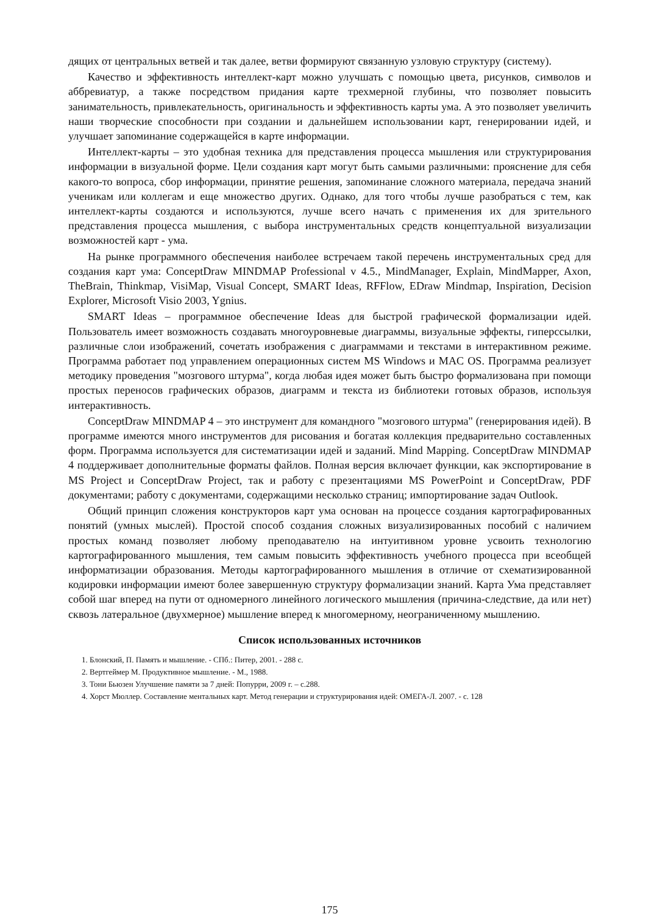дящих от центральных ветвей и так далее, ветви формируют связанную узловую структуру (систему).
Качество и эффективность интеллект-карт можно улучшать с помощью цвета, рисунков, символов и аббревиатур, а также посредством придания карте трехмерной глубины, что позволяет повысить занимательность, привлекательность, оригинальность и эффективность карты ума. А это позволяет увеличить наши творческие способности при создании и дальнейшем использовании карт, генерировании идей, и улучшает запоминание содержащейся в карте информации.
Интеллект-карты – это удобная техника для представления процесса мышления или структурирования информации в визуальной форме. Цели создания карт могут быть самыми различными: прояснение для себя какого-то вопроса, сбор информации, принятие решения, запоминание сложного материала, передача знаний ученикам или коллегам и еще множество других. Однако, для того чтобы лучше разобраться с тем, как интеллект-карты создаются и используются, лучше всего начать с применения их для зрительного представления процесса мышления, с выбора инструментальных средств концептуальной визуализации возможностей карт - ума.
На рынке программного обеспечения наиболее встречаем такой перечень инструментальных сред для создания карт ума: ConceptDraw MINDMAP Professional v 4.5., MindManager, Explain, MindMapper, Axon, TheBrain, Thinkmap, VisiMap, Visual Concept, SMART Ideas, RFFlow, EDraw Mindmap, Inspiration, Decision Explorer, Microsoft Visio 2003, Ygnius.
SMART Ideas – программное обеспечение Ideas для быстрой графической формализации идей. Пользователь имеет возможность создавать многоуровневые диаграммы, визуальные эффекты, гиперссылки, различные слои изображений, сочетать изображения с диаграммами и текстами в интерактивном режиме. Программа работает под управлением операционных систем MS Windows и MAC OS. Программа реализует методику проведения "мозгового штурма", когда любая идея может быть быстро формализована при помощи простых переносов графических образов, диаграмм и текста из библиотеки готовых образов, используя интерактивность.
ConceptDraw MINDMAP 4 – это инструмент для командного "мозгового штурма" (генерирования идей). В программе имеются много инструментов для рисования и богатая коллекция предварительно составленных форм. Программа используется для систематизации идей и заданий. Mind Mapping. ConceptDraw MINDMAP 4 поддерживает дополнительные форматы файлов. Полная версия включает функции, как экспортирование в MS Project и ConceptDraw Project, так и работу с презентациями MS PowerPoint и ConceptDraw, PDF документами; работу с документами, содержащими несколько страниц; импортирование задач Outlook.
Общий принцип сложения конструкторов карт ума основан на процессе создания картографированных понятий (умных мыслей). Простой способ создания сложных визуализированных пособий с наличием простых команд позволяет любому преподавателю на интуитивном уровне усвоить технологию картографированного мышления, тем самым повысить эффективность учебного процесса при всеобщей информатизации образования. Методы картографированного мышления в отличие от схематизированной кодировки информации имеют более завершенную структуру формализации знаний. Карта Ума представляет собой шаг вперед на пути от одномерного линейного логического мышления (причина-следствие, да или нет) сквозь латеральное (двухмерное) мышление вперед к многомерному, неограниченному мышлению.
Список использованных источников
1. Блонский, П. Память и мышление. - СПб.: Питер, 2001. - 288 с.
2. Вертгеймер М. Продуктивное мышление. - М., 1988.
3. Тони Бьюзен Улучшение памяти за 7 дней: Попурри, 2009 г. – с.288.
4. Хорст Мюллер. Составление ментальных карт. Метод генерации и структурирования идей: ОМЕГА-Л. 2007. - с. 128
175